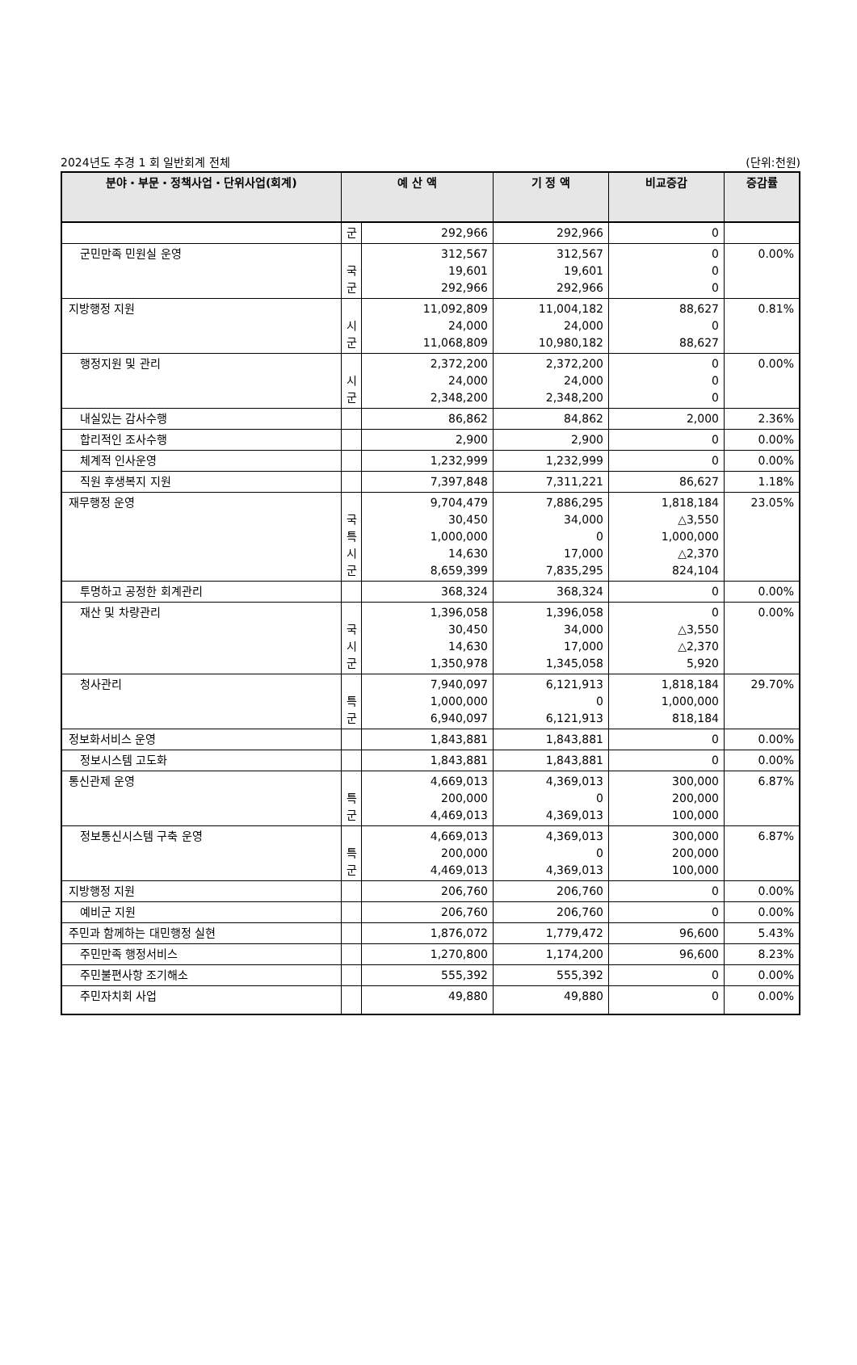2024년도 추경 1 회 일반회계 전체 (단위:천원)
| 분야・부문・정책사업・단위사업(회계) | 예 산 액 | | 기 정 액 | 비교증감 | 증감률 |
| --- | --- | --- | --- | --- | --- |
| | 군 | 292,966 | 292,966 | 0 | |
| 군민만족 민원실 운영 | 국 군 | 312,567 19,601 292,966 | 312,567 19,601 292,966 | 0 0 0 | 0.00% |
| 지방행정 지원 | 시 군 | 11,092,809 24,000 11,068,809 | 11,004,182 24,000 10,980,182 | 88,627 0 88,627 | 0.81% |
| 행정지원 및 관리 | 시 군 | 2,372,200 24,000 2,348,200 | 2,372,200 24,000 2,348,200 | 0 0 0 | 0.00% |
| 내실있는 감사수행 | | 86,862 | 84,862 | 2,000 | 2.36% |
| 합리적인 조사수행 | | 2,900 | 2,900 | 0 | 0.00% |
| 체계적 인사운영 | | 1,232,999 | 1,232,999 | 0 | 0.00% |
| 직원 후생복지 지원 | | 7,397,848 | 7,311,221 | 86,627 | 1.18% |
| 재무행정 운영 | 국 특 시 군 | 9,704,479 30,450 1,000,000 14,630 8,659,399 | 7,886,295 34,000 0 17,000 7,835,295 | 1,818,184 △3,550 1,000,000 △2,370 824,104 | 23.05% |
| 투명하고 공정한 회계관리 | | 368,324 | 368,324 | 0 | 0.00% |
| 재산 및 차량관리 | 국 시 군 | 1,396,058 30,450 14,630 1,350,978 | 1,396,058 34,000 17,000 1,345,058 | 0 △3,550 △2,370 5,920 | 0.00% |
| 청사관리 | 특 군 | 7,940,097 1,000,000 6,940,097 | 6,121,913 0 6,121,913 | 1,818,184 1,000,000 818,184 | 29.70% |
| 정보화서비스 운영 | | 1,843,881 | 1,843,881 | 0 | 0.00% |
| 정보시스템 고도화 | | 1,843,881 | 1,843,881 | 0 | 0.00% |
| 통신관제 운영 | 특 군 | 4,669,013 200,000 4,469,013 | 4,369,013 0 4,369,013 | 300,000 200,000 100,000 | 6.87% |
| 정보통신시스템 구축 운영 | 특 군 | 4,669,013 200,000 4,469,013 | 4,369,013 0 4,369,013 | 300,000 200,000 100,000 | 6.87% |
| 지방행정 지원 | | 206,760 | 206,760 | 0 | 0.00% |
| 예비군 지원 | | 206,760 | 206,760 | 0 | 0.00% |
| 주민과 함께하는 대민행정 실현 | | 1,876,072 | 1,779,472 | 96,600 | 5.43% |
| 주민만족 행정서비스 | | 1,270,800 | 1,174,200 | 96,600 | 8.23% |
| 주민불편사항 조기해소 | | 555,392 | 555,392 | 0 | 0.00% |
| 주민자치회 사업 | | 49,880 | 49,880 | 0 | 0.00% |